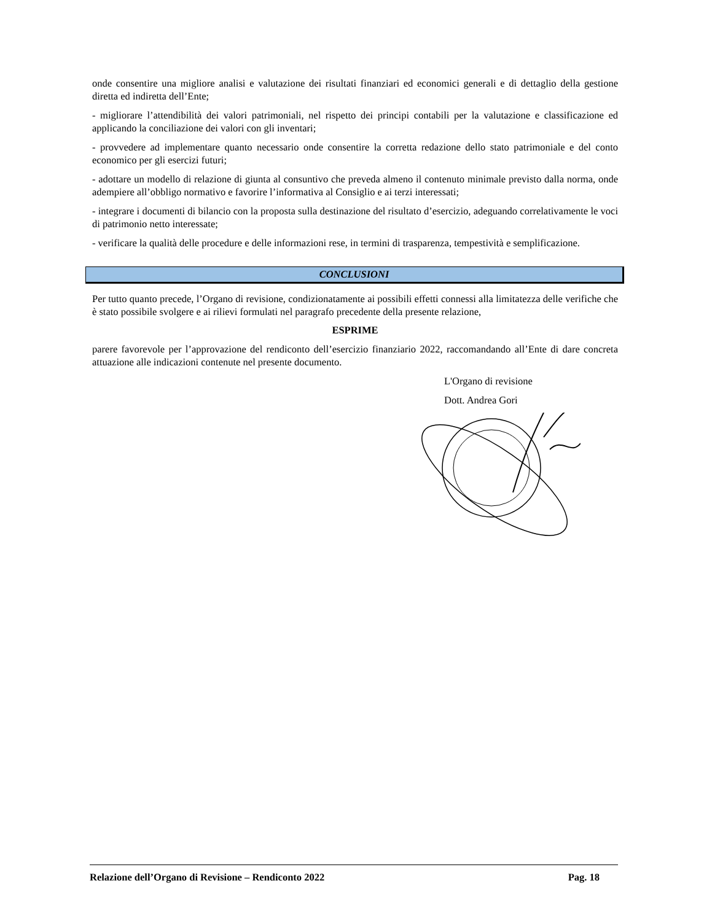onde consentire una migliore analisi e valutazione dei risultati finanziari ed economici generali e di dettaglio della gestione diretta ed indiretta dell’Ente;
- migliorare l’attendibilità dei valori patrimoniali, nel rispetto dei principi contabili per la valutazione e classificazione ed applicando la conciliazione dei valori con gli inventari;
- provvedere ad implementare quanto necessario onde consentire la corretta redazione dello stato patrimoniale e del conto economico per gli esercizi futuri;
- adottare un modello di relazione di giunta al consuntivo che preveda almeno il contenuto minimale previsto dalla norma, onde adempiere all’obbligo normativo e favorire l’informativa al Consiglio e ai terzi interessati;
- integrare i documenti di bilancio con la proposta sulla destinazione del risultato d’esercizio, adeguando correlativamente le voci di patrimonio netto interessate;
- verificare la qualità delle procedure e delle informazioni rese, in termini di trasparenza, tempestività e semplificazione.
CONCLUSIONI
Per tutto quanto precede, l’Organo di revisione, condizionatamente ai possibili effetti connessi alla limitatezza delle verifiche che è stato possibile svolgere e ai rilievi formulati nel paragrafo precedente della presente relazione,
ESPRIME
parere favorevole per l’approvazione del rendiconto dell’esercizio finanziario 2022, raccomandando all’Ente di dare concreta attuazione alle indicazioni contenute nel presente documento.
L'Organo di revisione
Dott. Andrea Gori
Relazione dell’Organo di Revisione – Rendiconto 2022 Pag. 18